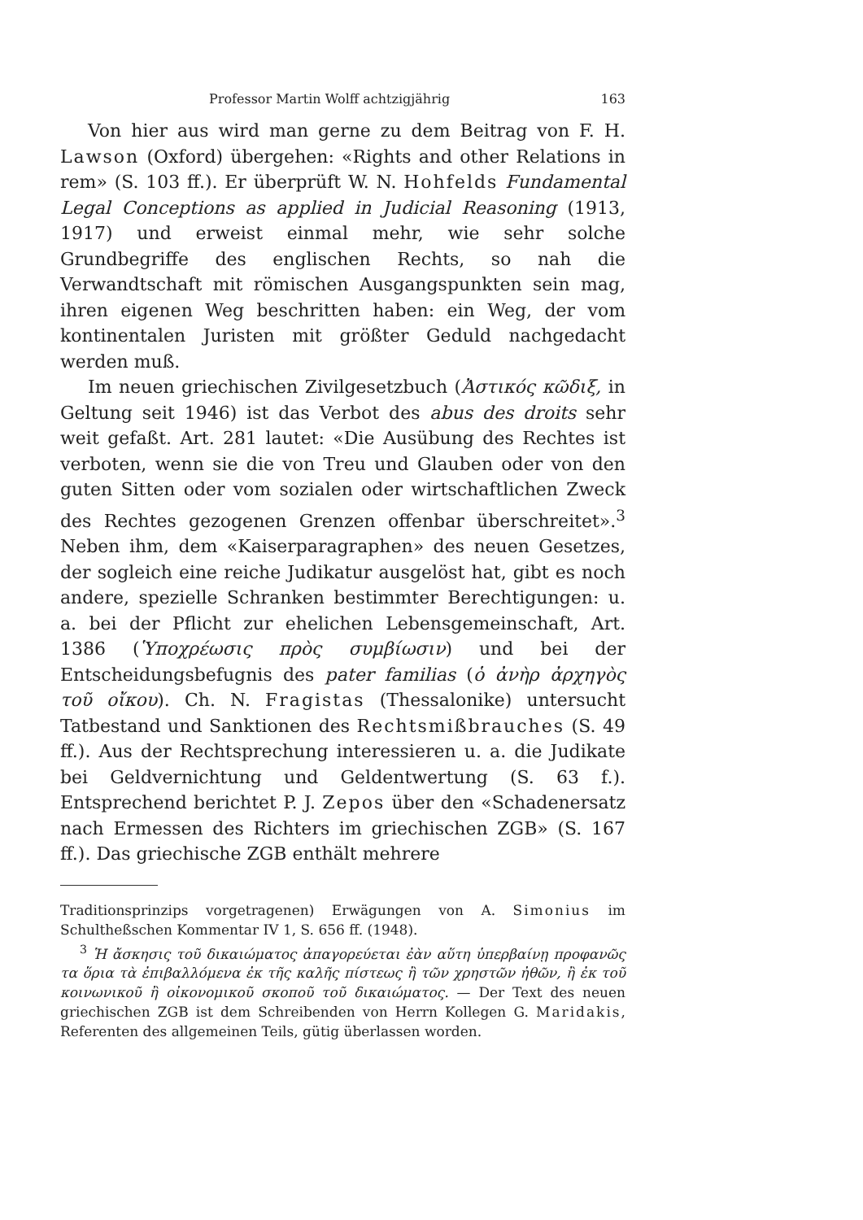Professor Martin Wolff achtzigjährig 163
Von hier aus wird man gerne zu dem Beitrag von F. H. Lawson (Oxford) übergehen: «Rights and other Relations in rem» (S. 103 ff.). Er überprüft W. N. Hohfelds Fundamental Legal Conceptions as applied in Judicial Reasoning (1913, 1917) und erweist einmal mehr, wie sehr solche Grundbegriffe des englischen Rechts, so nah die Verwandtschaft mit römischen Ausgangspunkten sein mag, ihren eigenen Weg beschritten haben: ein Weg, der vom kontinentalen Juristen mit größter Geduld nachgedacht werden muß.
Im neuen griechischen Zivilgesetzbuch (Ἀστικός κῶδιξ, in Geltung seit 1946) ist das Verbot des abus des droits sehr weit gefaßt. Art. 281 lautet: «Die Ausübung des Rechtes ist verboten, wenn sie die von Treu und Glauben oder von den guten Sitten oder vom sozialen oder wirtschaftlichen Zweck des Rechtes gezogenen Grenzen offenbar überschreitet».<sup>3</sup> Neben ihm, dem «Kaiserparagraphen» des neuen Gesetzes, der sogleich eine reiche Judikatur ausgelöst hat, gibt es noch andere, spezielle Schranken bestimmter Berechtigungen: u. a. bei der Pflicht zur ehelichen Lebensgemeinschaft, Art. 1386 (Ὑποχρέωσις πρὸς συμβίωσιν) und bei der Entscheidungsbefugnis des pater familias (ὁ ἀνὴρ ἀρχηγὸς τοῦ οἴκου). Ch. N. Fragistas (Thessalonike) untersucht Tatbestand und Sanktionen des Rechtsmißbrauches (S. 49 ff.). Aus der Rechtsprechung interessieren u. a. die Judikate bei Geldvernichtung und Geldentwertung (S. 63 f.). Entsprechend berichtet P. J. Zepos über den «Schadenersatz nach Ermessen des Richters im griechischen ZGB» (S. 167 ff.). Das griechische ZGB enthält mehrere
Traditionsprinzips vorgetragenen) Erwägungen von A. Simonius im Schultheßschen Kommentar IV 1, S. 656 ff. (1948).
<sup>3</sup> Ἡ ἄσκησις τοῦ δικαιώματος ἀπαγορεύεται ἐὰν αὕτη ὑπερβαίνῃ προφανῶς τα ὅρια τὰ ἐπιβαλλόμενα ἐκ τῆς καλῆς πίστεως ἢ τῶν χρηστῶν ἠθῶν, ἢ ἐκ τοῦ κοινωνικοῦ ἢ οἰκονομικοῦ σκοποῦ τοῦ δικαιώματος. — Der Text des neuen griechischen ZGB ist dem Schreibenden von Herrn Kollegen G. Maridakis, Referenten des allgemeinen Teils, gütig überlassen worden.